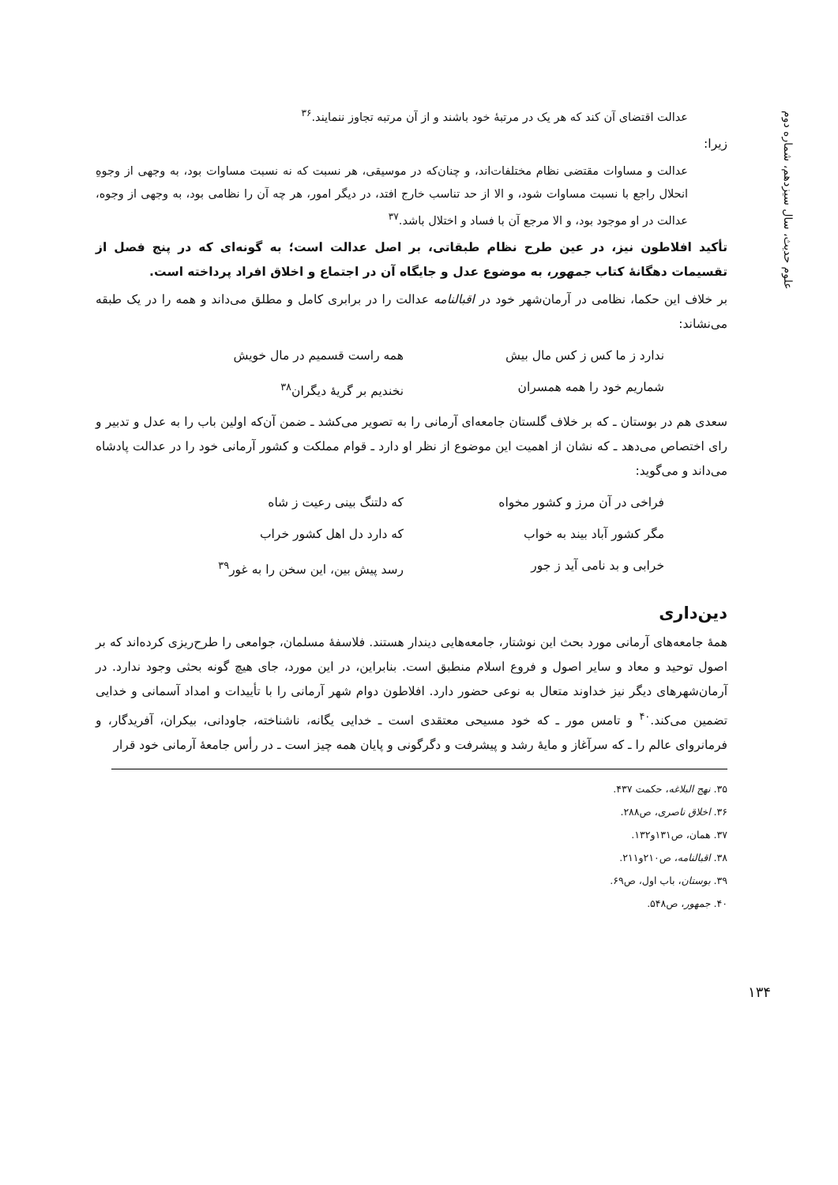علوم حدیث، سال سیزدهم، شماره دوم
عدالت اقتضای آن کند که هر یک در مرتبهٔ خود باشند و از آن مرتبه تجاوز ننمایند.<sup>۳۶</sup>
زیرا:
عدالت و مساوات مقتضی نظام مختلفات‌اند، و چنان‌که در موسیقی، هر نسبت که نه نسبت مساوات بود، به وجهی از وجوهِ انحلال راجع با نسبت مساوات شود، و الا از حد تناسب خارج افتد، در دیگر امور، هر چه آن را نظامی بود، به وجهی از وجوه، عدالت در او موجود بود، و الا مرجع آن با فساد و اختلال باشد.<sup>۳۷</sup>
تأکید افلاطون نیز، در عین طرح نظام طبقاتی، بر اصل عدالت است؛ به گونه‌ای که در پنج فصل از تقسیمات دهگانهٔ کتاب جمهور، به موضوع عدل و جایگاه آن در اجتماع و اخلاق افراد پرداخته است.
بر خلاف این حکما، نظامی در آرمان‌شهر خود در اقبالنامه عدالت را در برابری کامل و مطلق می‌داند و همه را در یک طبقه می‌نشاند:
ندارد ز ما کس ز کس مال بیش همه راست قسمیم در مال خویش شماریم خود را همه همسران نخندیم بر گریهٔ دیگران<sup>۳۸</sup>
سعدی هم در بوستان ـ که بر خلاف گلستان جامعه‌ای آرمانی را به تصویر می‌کشد ـ ضمن آن‌که اولین باب را به عدل و تدبیر و رای اختصاص می‌دهد ـ که نشان از اهمیت این موضوع از نظر او دارد ـ قوام مملکت و کشور آرمانی خود را در عدالت پادشاه می‌داند و می‌گوید:
فراخی در آن مرز و کشور مخواه که دلتنگ بینی رعیت ز شاه مگر کشور آباد بیند به خواب که دارد دل اهل کشور خراب خرابی و بد نامی آید ز جور رسد پیش بین، این سخن را به غور<sup>۳۹</sup>
دین‌داری
همهٔ جامعه‌های آرمانی مورد بحث این نوشتار، جامعه‌هایی دیندار هستند. فلاسفهٔ مسلمان، جوامعی را طرح‌ریزی کرده‌اند که بر اصول توحید و معاد و سایر اصول و فروع اسلام منطبق است. بنابراین، در این مورد، جای هیچ گونه بحثی وجود ندارد. در آرمان‌شهرهای دیگر نیز خداوند متعال به نوعی حضور دارد. افلاطون دوام شهر آرمانی را با تأییدات و امداد آسمانی و خدایی تضمین می‌کند.<sup>۴۰</sup> و تامس مور ـ که خود مسیحی معتقدی است ـ خدایی یگانه، ناشناخته، جاودانی، بیکران، آفریدگار، و فرمانروای عالم را ـ که سرآغاز و مایهٔ رشد و پیشرفت و دگرگونی و پایان همه چیز است ـ در رأس جامعهٔ آرمانی خود قرار
۳۵. نهج البلاغه، حکمت ۴۳۷.
۳۶. اخلاق ناصری، ص۲۸۸.
۳۷. همان، ص۱۳۱و۱۳۲.
۳۸. اقبالنامه، ص۲۱۰و۲۱۱.
۳۹. بوستان، باب اول، ص۶۹.
۴۰. جمهور، ص۵۴۸.
۱۳۴